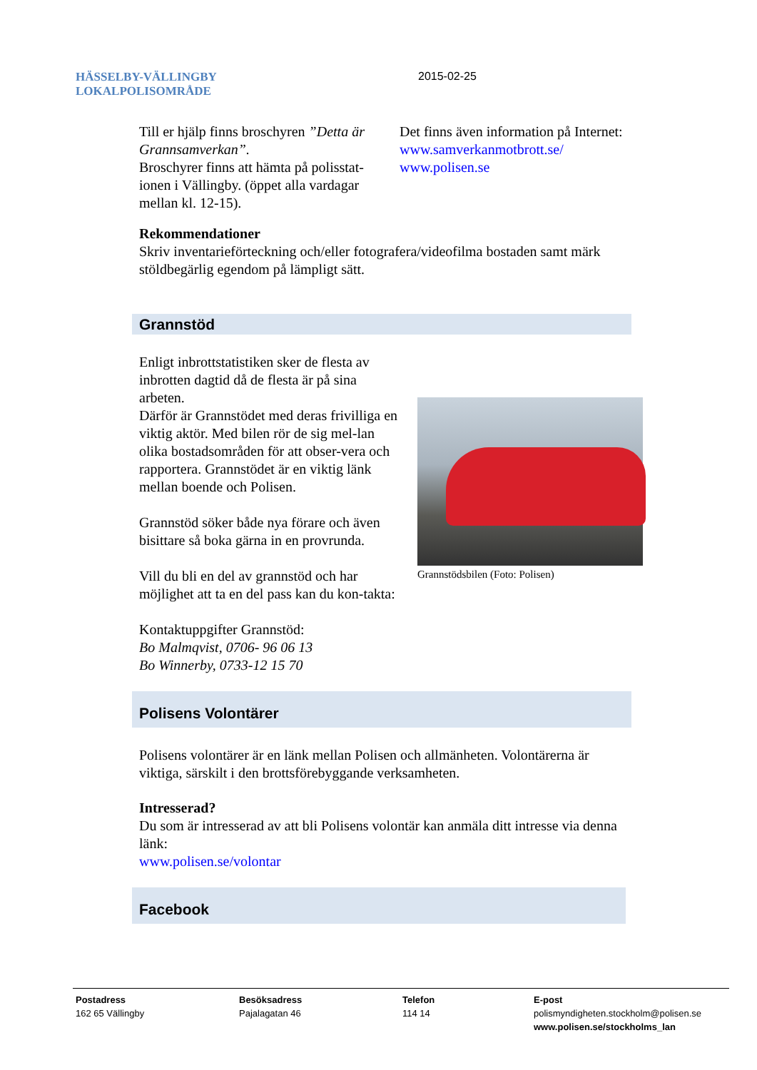HÄSSELBY-VÄLLINGBY
LOKALPOLISOMRÅDE
2015-02-25
Till er hjälp finns broschyren ”Detta är Grannsamverkan”.
Broschyrer finns att hämta på polisstat-ionen i Vällingby. (öppet alla vardagar mellan kl. 12-15).
Det finns även information på Internet:
www.samverkanmotbrott.se/
www.polisen.se
Rekommendationer
Skriv inventarieförteckning och/eller fotografera/videofilma bostaden samt märk stöldbegärlig egendom på lämpligt sätt.
Grannstöd
Enligt inbrottstatistiken sker de flesta av inbrotten dagtid då de flesta är på sina arbeten.
Därför är Grannstödet med deras frivilliga en viktig aktör. Med bilen rör de sig mel-lan olika bostadsområden för att obser-vera och rapportera. Grannstödet är en viktig länk mellan boende och Polisen.
Grannstöd söker både nya förare och även bisittare så boka gärna in en provrunda.
Vill du bli en del av grannstöd och har möjlighet att ta en del pass kan du kon-takta:
Kontaktuppgifter Grannstöd:
Bo Malmqvist, 0706- 96 06 13
Bo Winnerby, 0733-12 15 70
Grannstödsbilen (Foto: Polisen)
Polisens Volontärer
Polisens volontärer är en länk mellan Polisen och allmänheten. Volontärerna är viktiga, särskilt i den brottsförebyggande verksamheten.
Intresserad?
Du som är intresserad av att bli Polisens volontär kan anmäla ditt intresse via denna länk:
www.polisen.se/volontar
Facebook
Postadress
162 65 Vällingby
Besöksadress
Pajalagatan 46
Telefon
114 14
E-post
polismyndigheten.stockholm@polisen.se
www.polisen.se/stockholms_lan